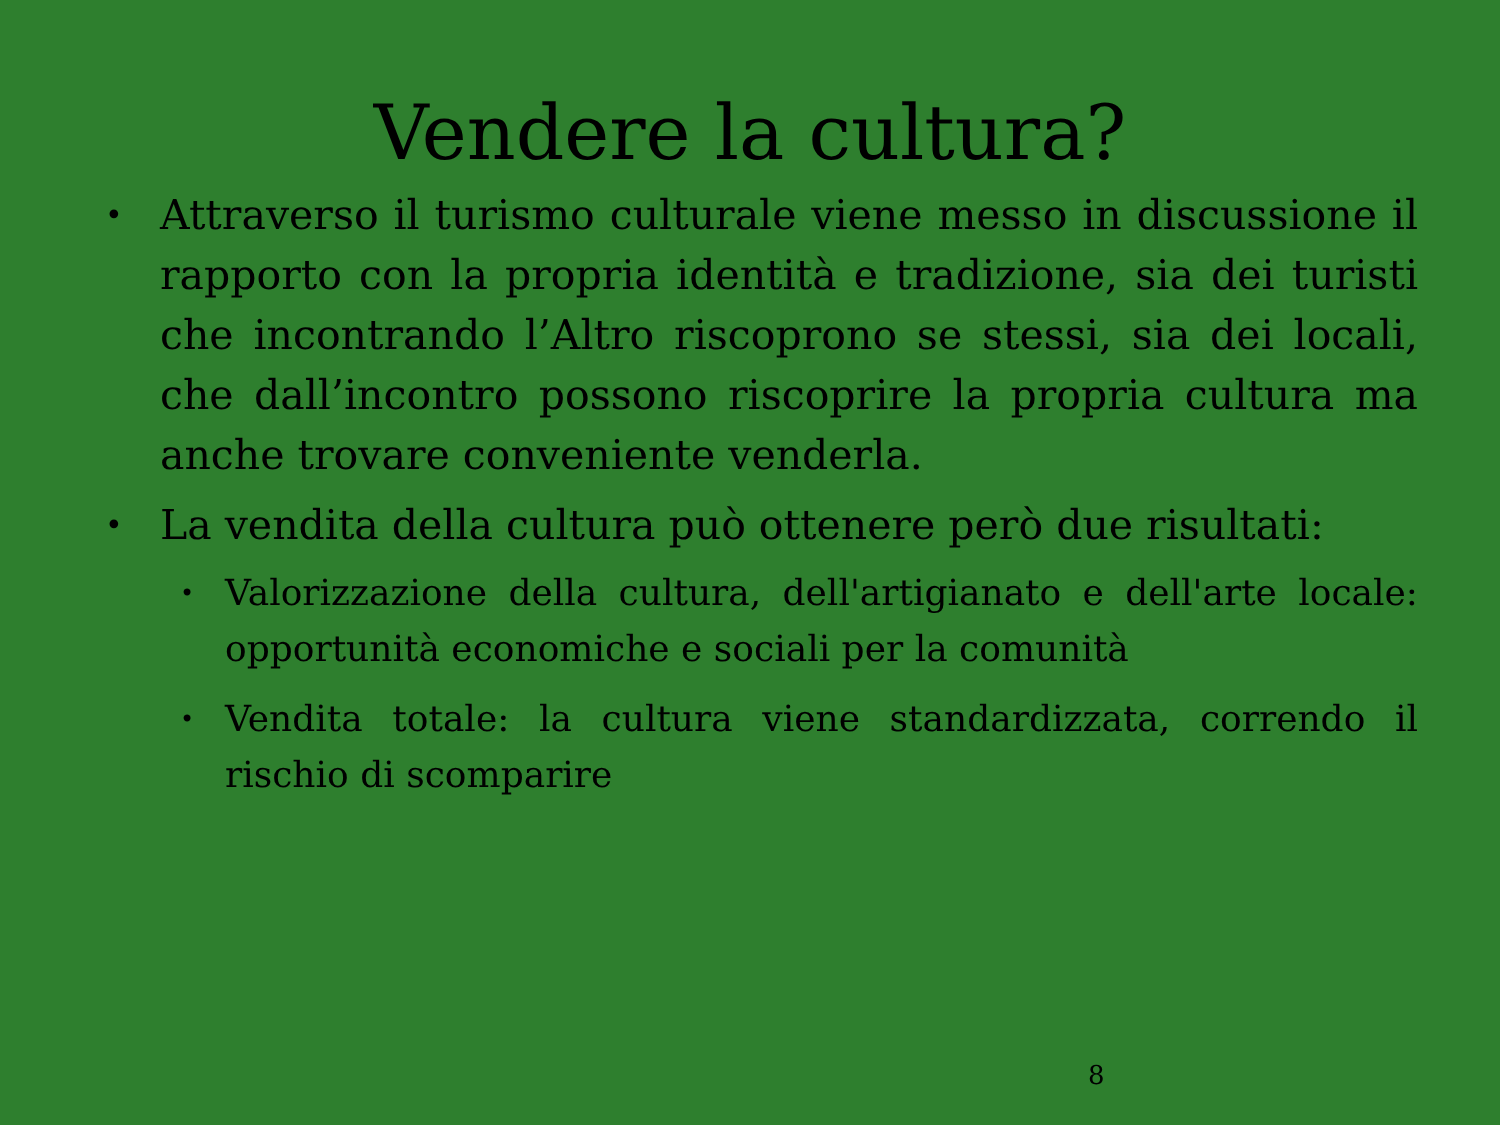Vendere la cultura?
• Attraverso il turismo culturale viene messo in discussione il rapporto con la propria identità e tradizione, sia dei turisti che incontrando l’Altro riscoprono se stessi, sia dei locali, che dall’incontro possono riscoprire la propria cultura ma anche trovare conveniente venderla.
• La vendita della cultura può ottenere però due risultati:
• Valorizzazione della cultura, dell'artigianato e dell'arte locale: opportunità economiche e sociali per la comunità
• Vendita totale: la cultura viene standardizzata, correndo il rischio di scomparire
8